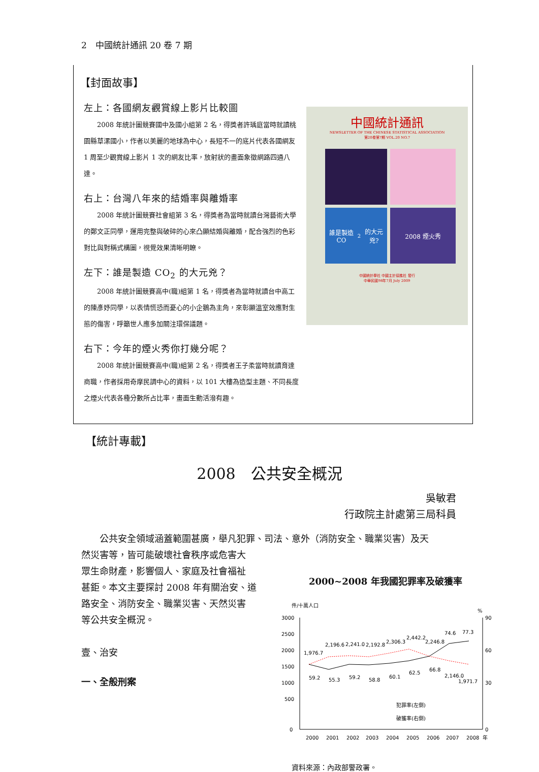2　中國統計通訊 20 卷 7 期
【封面故事】
左上：各國網友觀賞線上影片比較圖
2008 年統計圖競賽國中及國小組第 2 名，得獎者許瑀庭當時就讀桃園縣草漯國小，作者以美麗的地球為中心，長短不一的底片代表各國網友 1 周至少觀賞線上影片 1 次的網友比率，放射狀的畫面象徵網路四通八達。
右上：台灣八年來的結婚率與離婚率
2008 年統計圖競賽社會組第 3 名，得獎者為當時就讀台灣藝術大學的鄭文正同學，運用完整與破碎的心來凸顯結婚與離婚，配合強烈的色彩對比與對稱式構圖，視覺效果清晰明瞭。
左下：誰是製造 CO<sub>2</sub> 的大元兇？
2008 年統計圖競賽高中(職)組第 1 名，得獎者為當時就讀台中高工的陳彥妤同學，以表情慌恐而憂心的小企鵝為主角，來彰顯溫室效應對生態的傷害，呼籲世人應多加關注環保議題。
右下：今年的煙火秀你打幾分呢？
2008 年統計圖競賽高中(職)組第 2 名，得獎者王子柔當時就讀育達商職，作者採用奇摩民調中心的資料，以 101 大樓為造型主題、不同長度之煙火代表各種分數所占比率，畫面生動活潑有趣。
中國統計通訊
NEWSLETTER OF THE CHINESE STATISTICAL ASSOCIATION
第20卷第7期 VOL.20 NO.7
誰是製造CO<sub>2</sub>的大元兇?
2008 煙火秀
中國統計學社 中國主計協進社 發行
中華民國98年7月 July 2009
【統計專載】
2008　公共安全概況
吳敏君
行政院主計處第三局科員
公共安全領域涵蓋範圍甚廣，舉凡犯罪、司法、意外（消防安全、職業災害）及天
然災害等，皆可能破壞社會秩序或危害大
眾生命財產，影響個人、家庭及社會福祉
甚鉅。本文主要探討 2008 年有關治安、道
路安全、消防安全、職業災害、天然災害
等公共安全概況。
壹、治安
一、全般刑案
2000~2008 年我國犯罪率及破獲率
件/十萬人口
%
3000
2500
2000
1500
1000
500
0
90
60
30
0
1,976.7
2,196.6
2,241.0
2,192.8
2,306.3
2,442.2
2,246.8
2,146.0
1,971.7
59.2
55.3
59.2
58.8
60.1
62.5
66.8
74.6
77.3
犯罪率(左側)
破獲率(右側)
2000
2001
2002
2003
2004
2005
2006
2007
2008
年
資料來源：內政部警政署。